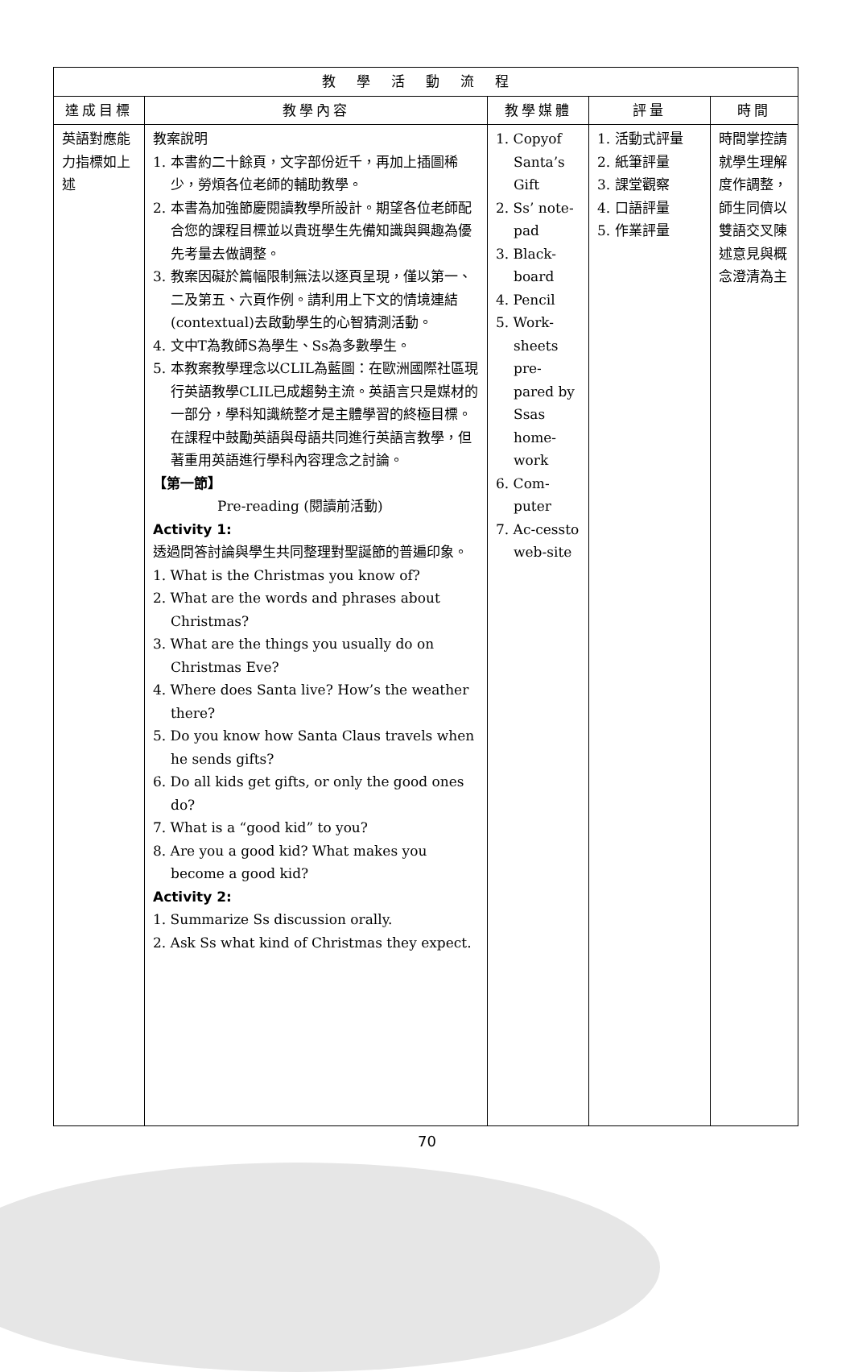| 教學活動流程 | | | | |
| --- | --- | --- | --- | --- |
| 達成目標 | 教學內容 | 教學媒體 | 評量 | 時間 |
| 英語對應能力指標如上述 | 教案說明 1. 本書約二十餘頁，文字部份近千，再加上插圖稀少，勞煩各位老師的輔助教學。 2. 本書為加強節慶閱讀教學所設計。期望各位老師配合您的課程目標並以貴班學生先備知識與興趣為優先考量去做調整。 3. 教案因礙於篇幅限制無法以逐頁呈現，僅以第一、二及第五、六頁作例。請利用上下文的情境連結(contextual)去啟動學生的心智猜測活動。 4. 文中T為教師S為學生、Ss為多數學生。 5. 本教案教學理念以CLIL為藍圖：在歐洲國際社區現行英語教學CLIL已成趨勢主流。英語言只是媒材的一部分，學科知識統整才是主體學習的終極目標。在課程中鼓勵英語與母語共同進行英語言教學，但著重用英語進行學科內容理念之討論。 【第一節】 Pre-reading (閱讀前活動) Activity 1: 透過問答討論與學生共同整理對聖誕節的普遍印象。 1. What is the Christmas you know of? 2. What are the words and phrases about Christmas? 3. What are the things you usually do on Christmas Eve? 4. Where does Santa live? How’s the weather there? 5. Do you know how Santa Claus travels when he sends gifts? 6. Do all kids get gifts, or only the good ones do? 7. What is a “good kid” to you? 8. Are you a good kid? What makes you become a good kid? Activity 2: 1. Summarize Ss discussion orally. 2. Ask Ss what kind of Christmas they expect. | 1. Copyof Santa’s Gift 2. Ss’ note-pad 3. Black-board 4. Pencil 5. Work-sheets pre-pared by Ssas home-work 6. Com-puter 7. Ac-cessto web-site | 1. 活動式評量 2. 紙筆評量 3. 課堂觀察 4. 口語評量 5. 作業評量 | 時間掌控請就學生理解度作調整，師生同儕以雙語交叉陳述意見與概念澄清為主 |
70